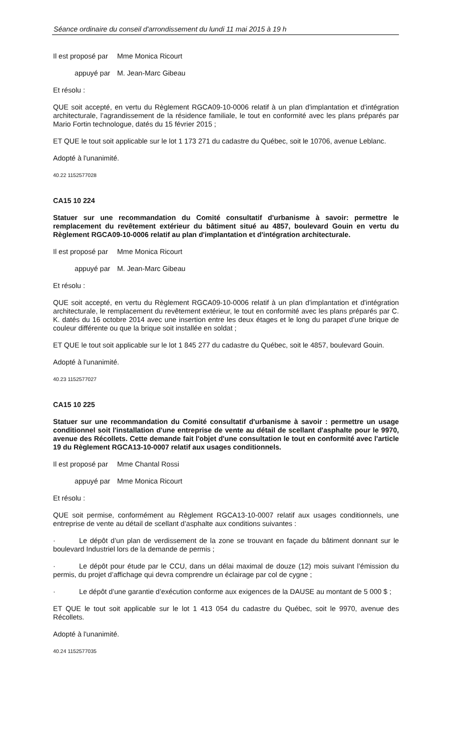Séance ordinaire du conseil d'arrondissement du lundi 11 mai 2015 à 19 h
Il est proposé par
Mme Monica Ricourt
appuyé par M. Jean-Marc Gibeau
Et résolu :
QUE soit accepté, en vertu du Règlement RGCA09-10-0006 relatif à un plan d'implantation et d'intégration architecturale, l’agrandissement de la résidence familiale, le tout en conformité avec les plans préparés par Mario Fortin technologue, datés du 15 février 2015 ;
ET QUE le tout soit applicable sur le lot 1 173 271 du cadastre du Québec, soit le 10706, avenue Leblanc.
Adopté à l'unanimité.
40.22 1152577028
CA15 10 224
Statuer sur une recommandation du Comité consultatif d'urbanisme à savoir: permettre le remplacement du revêtement extérieur du bâtiment situé au 4857, boulevard Gouin en vertu du Règlement RGCA09-10-0006 relatif au plan d'implantation et d'intégration architecturale.
Il est proposé par
Mme Monica Ricourt
appuyé par M. Jean-Marc Gibeau
Et résolu :
QUE soit accepté, en vertu du Règlement RGCA09-10-0006 relatif à un plan d'implantation et d'intégration architecturale, le remplacement du revêtement extérieur, le tout en conformité avec les plans préparés par C. K. datés du 16 octobre 2014 avec une insertion entre les deux étages et le long du parapet d’une brique de couleur différente ou que la brique soit installée en soldat ;
ET QUE le tout soit applicable sur le lot 1 845 277 du cadastre du Québec, soit le 4857, boulevard Gouin.
Adopté à l'unanimité.
40.23 1152577027
CA15 10 225
Statuer sur une recommandation du Comité consultatif d'urbanisme à savoir : permettre un usage conditionnel soit l'installation d'une entreprise de vente au détail de scellant d'asphalte pour le 9970, avenue des Récollets. Cette demande fait l'objet d'une consultation le tout en conformité avec l'article 19 du Règlement RGCA13-10-0007 relatif aux usages conditionnels.
Il est proposé par
Mme Chantal Rossi
appuyé par Mme Monica Ricourt
Et résolu :
QUE soit permise, conformément au Règlement RGCA13-10-0007 relatif aux usages conditionnels, une entreprise de vente au détail de scellant d’asphalte aux conditions suivantes :
· Le dépôt d’un plan de verdissement de la zone se trouvant en façade du bâtiment donnant sur le boulevard Industriel lors de la demande de permis ;
· Le dépôt pour étude par le CCU, dans un délai maximal de douze (12) mois suivant l’émission du permis, du projet d’affichage qui devra comprendre un éclairage par col de cygne ;
· Le dépôt d’une garantie d’exécution conforme aux exigences de la DAUSE au montant de 5 000 $ ;
ET QUE le tout soit applicable sur le lot 1 413 054 du cadastre du Québec, soit le 9970, avenue des Récollets.
Adopté à l'unanimité.
40.24 1152577035